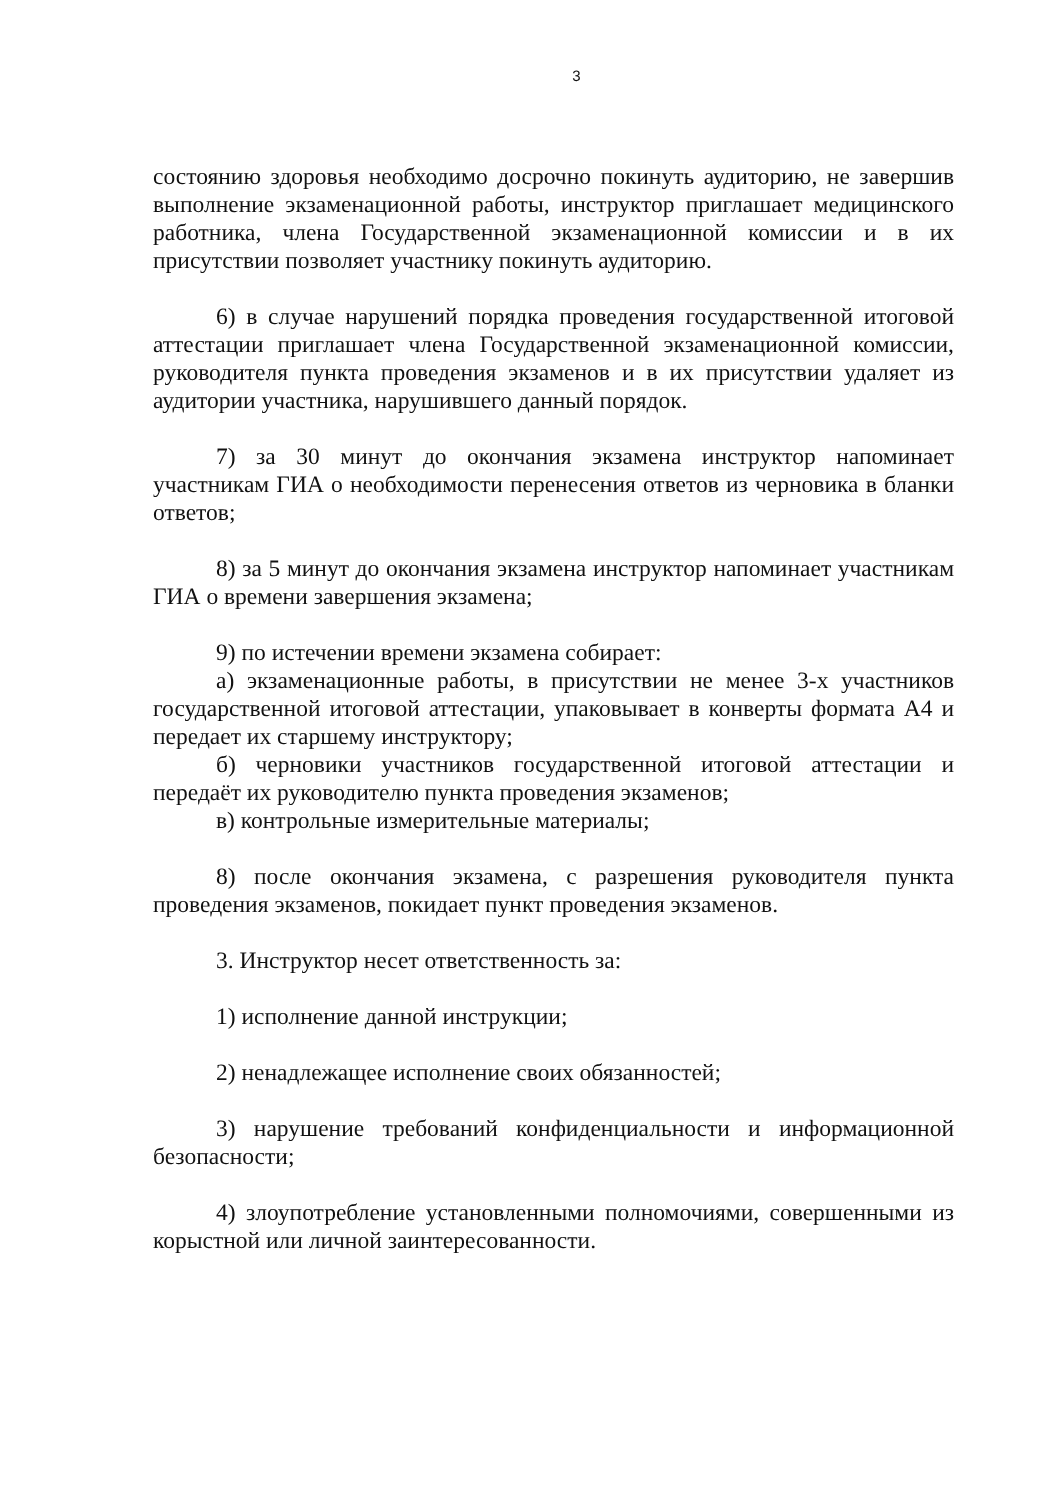3
состоянию здоровья необходимо досрочно покинуть аудиторию, не завершив выполнение экзаменационной работы, инструктор приглашает медицинского работника, члена Государственной экзаменационной комиссии и в их присутствии позволяет участнику покинуть аудиторию.
6) в случае нарушений порядка проведения государственной итоговой аттестации приглашает члена Государственной экзаменационной комиссии, руководителя пункта проведения экзаменов и в их присутствии удаляет из аудитории участника, нарушившего данный порядок.
7) за 30 минут до окончания экзамена инструктор напоминает участникам ГИА о необходимости перенесения ответов из черновика в бланки ответов;
8) за 5 минут до окончания экзамена инструктор напоминает участникам ГИА о времени завершения экзамена;
9) по истечении времени экзамена собирает:
а) экзаменационные работы, в присутствии не менее 3-х участников государственной итоговой аттестации, упаковывает в конверты формата А4 и передает их старшему инструктору;
б) черновики участников государственной итоговой аттестации и передаёт их руководителю пункта проведения экзаменов;
в) контрольные измерительные материалы;
8) после окончания экзамена, с разрешения руководителя пункта проведения экзаменов, покидает пункт проведения экзаменов.
3. Инструктор несет ответственность за:
1) исполнение данной инструкции;
2) ненадлежащее исполнение своих обязанностей;
3) нарушение требований конфиденциальности и информационной безопасности;
4) злоупотребление установленными полномочиями, совершенными из корыстной или личной заинтересованности.